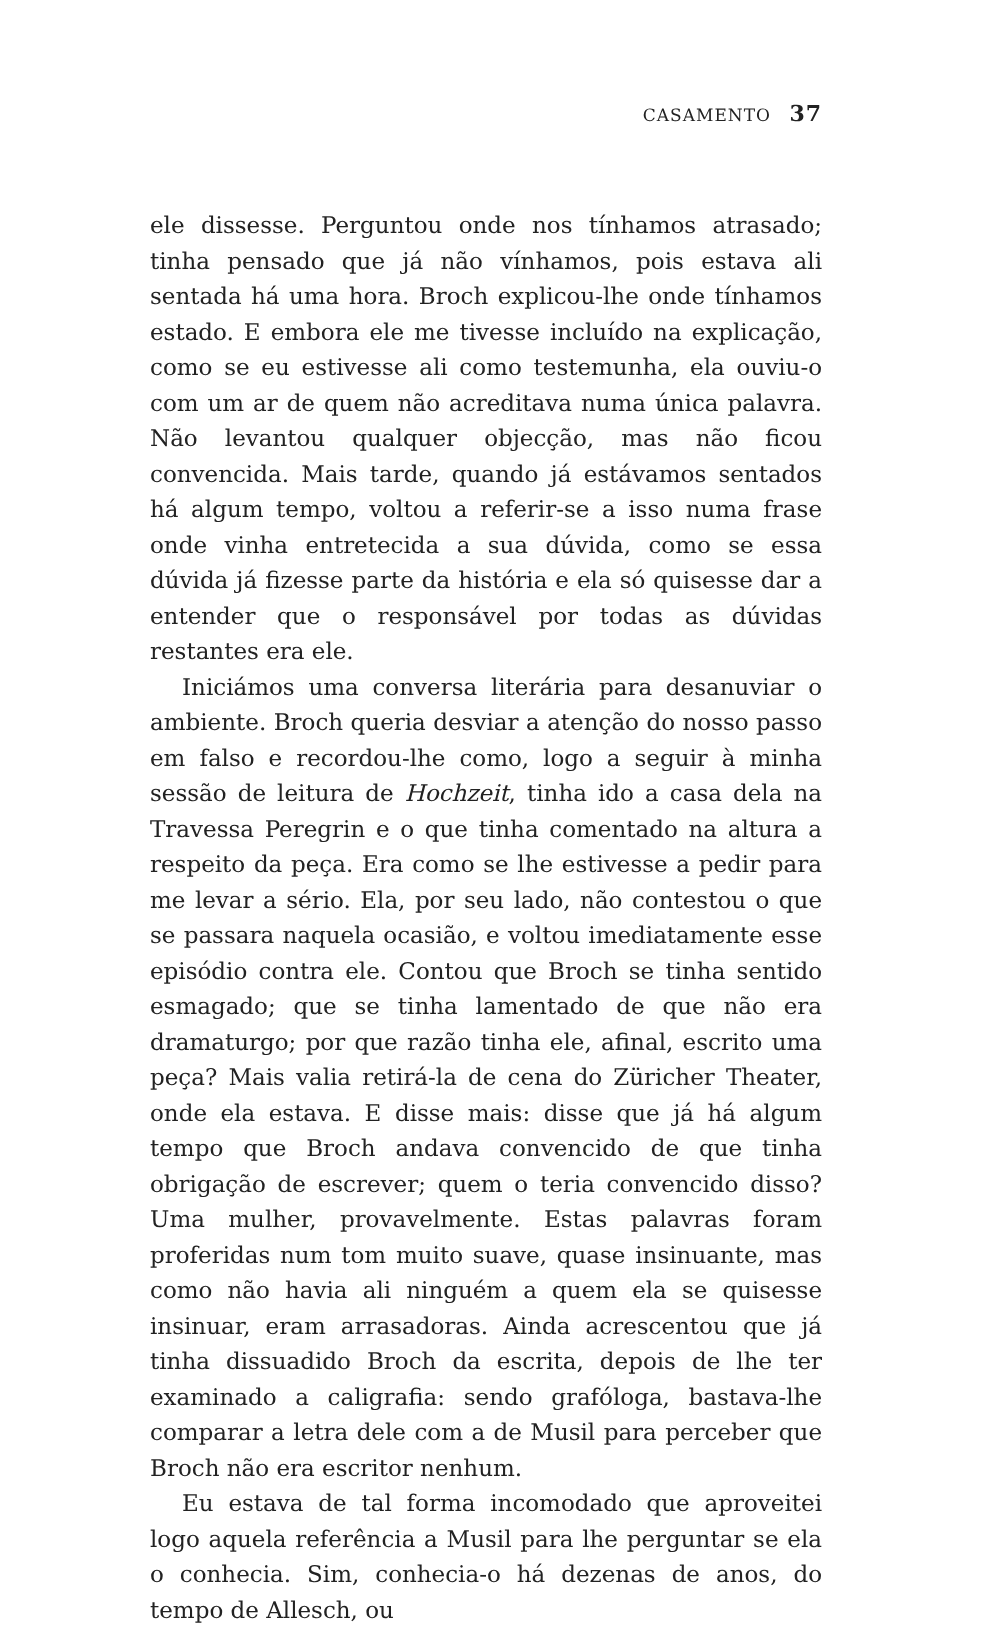CASAMENTO 37
ele dissesse. Perguntou onde nos tínhamos atrasado; tinha pensado que já não vínhamos, pois estava ali sentada há uma hora. Broch explicou-lhe onde tínhamos estado. E embora ele me tivesse incluído na explicação, como se eu estivesse ali como testemunha, ela ouviu-o com um ar de quem não acreditava numa única palavra. Não levantou qualquer objecção, mas não ficou convencida. Mais tarde, quando já estávamos sentados há algum tempo, voltou a referir-se a isso numa frase onde vinha entretecida a sua dúvida, como se essa dúvida já fizesse parte da história e ela só quisesse dar a entender que o responsável por todas as dúvidas restantes era ele.
Iniciámos uma conversa literária para desanuviar o ambiente. Broch queria desviar a atenção do nosso passo em falso e recordou-lhe como, logo a seguir à minha sessão de leitura de Hochzeit, tinha ido a casa dela na Travessa Peregrin e o que tinha comentado na altura a respeito da peça. Era como se lhe estivesse a pedir para me levar a sério. Ela, por seu lado, não contestou o que se passara naquela ocasião, e voltou imediatamente esse episódio contra ele. Contou que Broch se tinha sentido esmagado; que se tinha lamentado de que não era dramaturgo; por que razão tinha ele, afinal, escrito uma peça? Mais valia retirá-la de cena do Züricher Theater, onde ela estava. E disse mais: disse que já há algum tempo que Broch andava convencido de que tinha obrigação de escrever; quem o teria convencido disso? Uma mulher, provavelmente. Estas palavras foram proferidas num tom muito suave, quase insinuante, mas como não havia ali ninguém a quem ela se quisesse insinuar, eram arrasadoras. Ainda acrescentou que já tinha dissuadido Broch da escrita, depois de lhe ter examinado a caligrafia: sendo grafóloga, bastava-lhe comparar a letra dele com a de Musil para perceber que Broch não era escritor nenhum.
Eu estava de tal forma incomodado que aproveitei logo aquela referência a Musil para lhe perguntar se ela o conhecia. Sim, conhecia-o há dezenas de anos, do tempo de Allesch, ou